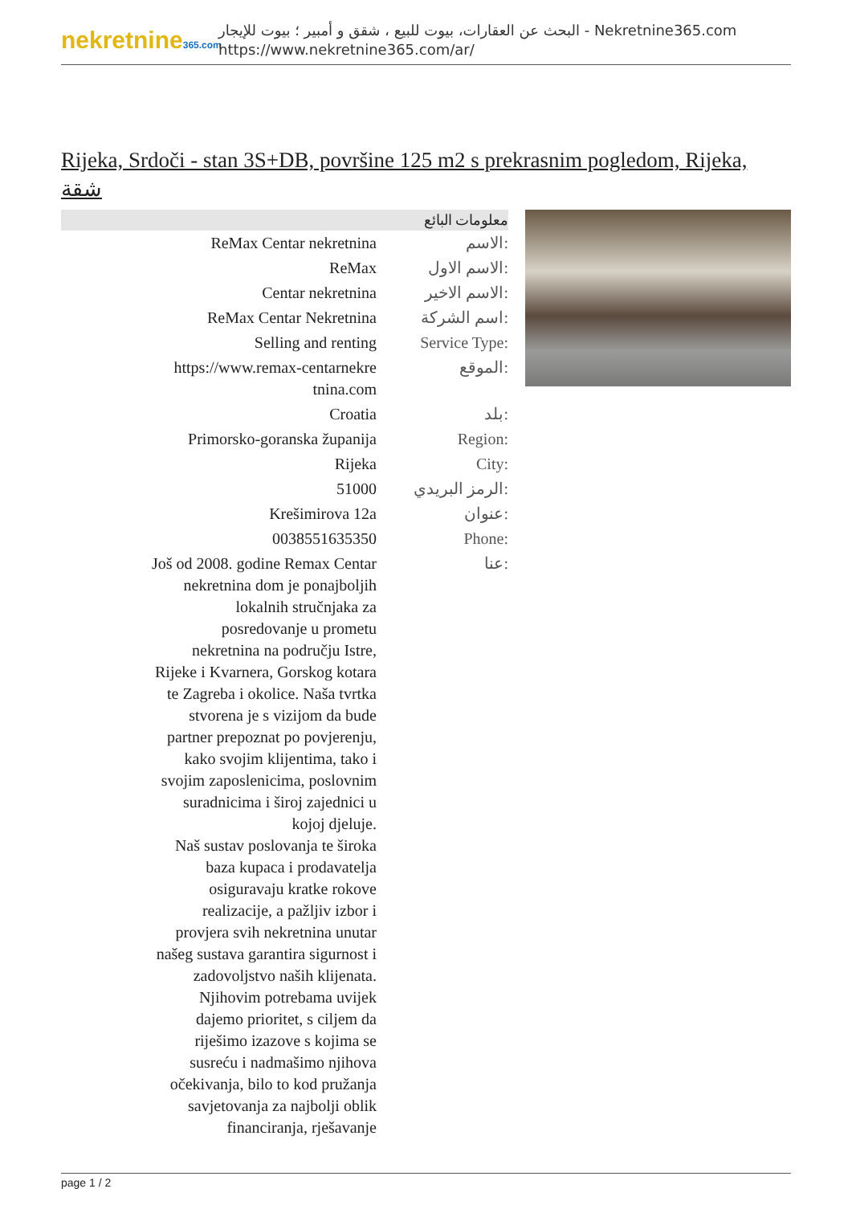nekretnine365.com
البحث عن العقارات، بيوت للبيع ، شقق و أمبير ؛ بيوت للإيجار - Nekretnine365.com
https://www.nekretnine365.com/ar/
Rijeka, Srdoči - stan 3S+DB, površine 125 m2 s prekrasnim pogledom, Rijeka, شقة
معلومات البائع
| ReMax Centar nekretnina | الاسم: |
| ReMax | الاسم الاول: |
| Centar nekretnina | الاسم الاخير: |
| ReMax Centar Nekretnina | اسم الشركة: |
| Selling and renting | Service Type: |
| https://www.remax-centarnekre tnina.com | الموقع: |
| Croatia | بلد: |
| Primorsko-goranska županija | Region: |
| Rijeka | City: |
| 51000 | الرمز البريدي: |
| Krešimirova 12a | عنوان: |
| 0038551635350 | Phone: |
| Još od 2008. godine Remax Centar nekretnina dom je ponajboljih lokalnih stručnjaka za posredovanje u prometu nekretnina na području Istre, Rijeke i Kvarnera, Gorskog kotara te Zagreba i okolice. Naša tvrtka stvorena je s vizijom da bude partner prepoznat po povjerenju, kako svojim klijentima, tako i svojim zaposlenicima, poslovnim suradnicima i široj zajednici u kojoj djeluje. Naš sustav poslovanja te široka baza kupaca i prodavatelja osiguravaju kratke rokove realizacije, a pažljiv izbor i provjera svih nekretnina unutar našeg sustava garantira sigurnost i zadovoljstvo naših klijenata. Njihovim potrebama uvijek dajemo prioritet, s ciljem da riješimo izazove s kojima se susreću i nadmašimo njihova očekivanja, bilo to kod pružanja savjetovanja za najbolji oblik financiranja, rješavanje | عنا: |
page 1 / 2